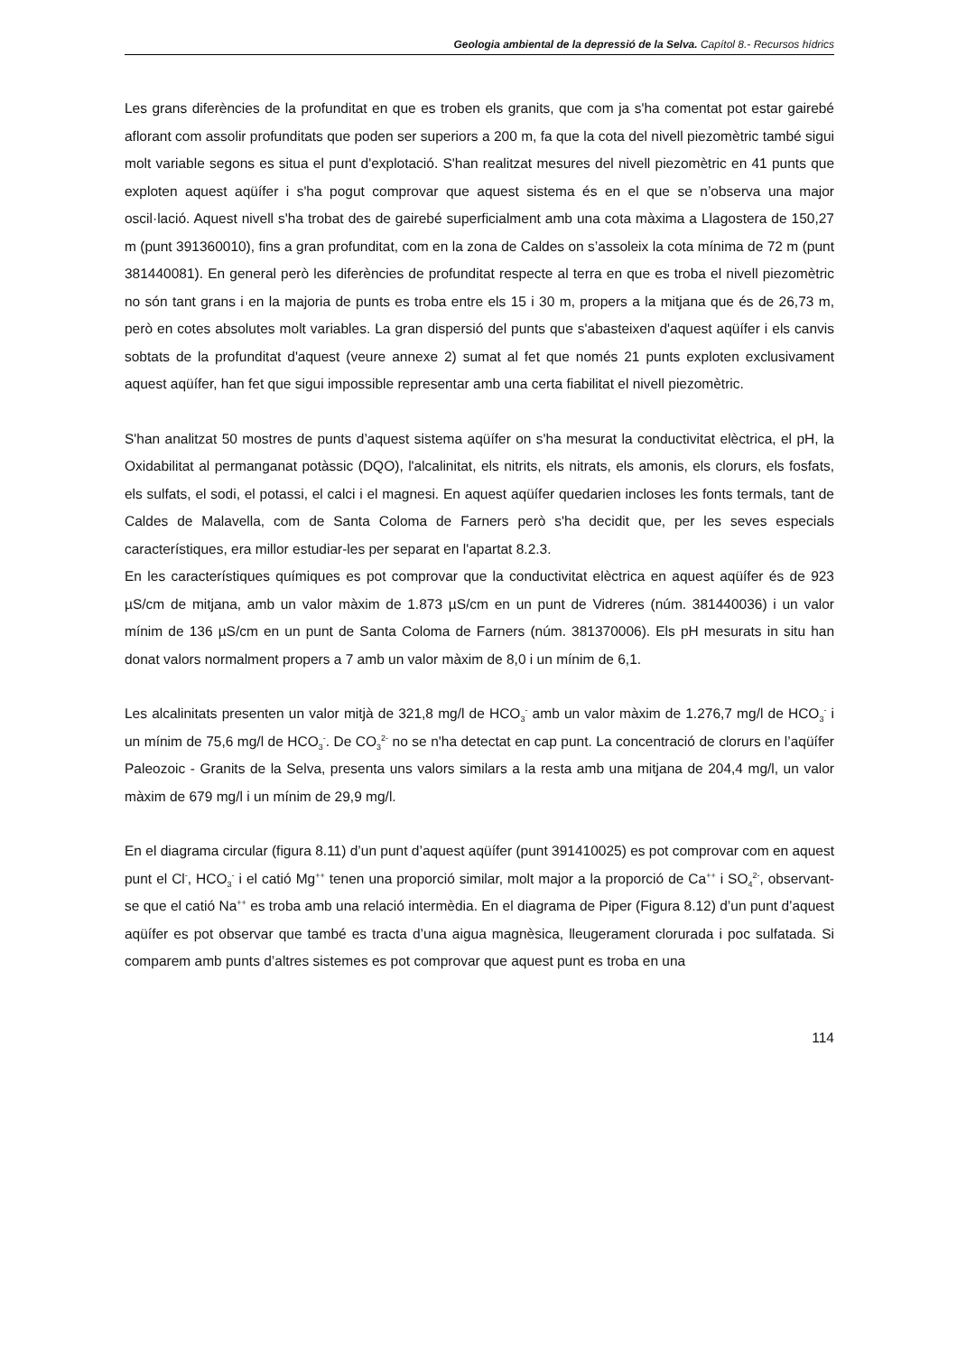Geologia ambiental de la depressió de la Selva. Capítol 8.- Recursos hídrics
Les grans diferències de la profunditat en que es troben els granits, que com ja s'ha comentat pot estar gairebé aflorant com assolir profunditats que poden ser superiors a 200 m, fa que la cota del nivell piezomètric també sigui molt variable segons es situa el punt d'explotació. S'han realitzat mesures del nivell piezomètric en 41 punts que exploten aquest aqüífer i s'ha pogut comprovar que aquest sistema és en el que se n’observa una major oscil·lació. Aquest nivell s'ha trobat des de gairebé superficialment amb una cota màxima a Llagostera de 150,27 m (punt 391360010), fins a gran profunditat, com en la zona de Caldes on s’assoleix la cota mínima de 72 m (punt 381440081). En general però les diferències de profunditat respecte al terra en que es troba el nivell piezomètric no són tant grans i en la majoria de punts es troba entre els 15 i 30 m, propers a la mitjana que és de 26,73 m, però en cotes absolutes molt variables. La gran dispersió del punts que s'abasteixen d'aquest aqüífer i els canvis sobtats de la profunditat d'aquest (veure annexe 2) sumat al fet que només 21 punts exploten exclusivament aquest aqüífer, han fet que sigui impossible representar amb una certa fiabilitat el nivell piezomètric.
S'han analitzat 50 mostres de punts d’aquest sistema aqüífer on s'ha mesurat la conductivitat elèctrica, el pH, la Oxidabilitat al permanganat potàssic (DQO), l'alcalinitat, els nitrits, els nitrats, els amonis, els clorurs, els fosfats, els sulfats, el sodi, el potassi, el calci i el magnesi. En aquest aqüífer quedarien incloses les fonts termals, tant de Caldes de Malavella, com de Santa Coloma de Farners però s'ha decidit que, per les seves especials característiques, era millor estudiar-les per separat en l'apartat 8.2.3.
En les característiques químiques es pot comprovar que la conductivitat elèctrica en aquest aqüífer és de 923 µS/cm de mitjana, amb un valor màxim de 1.873 µS/cm en un punt de Vidreres (núm. 381440036) i un valor mínim de 136 µS/cm en un punt de Santa Coloma de Farners (núm. 381370006). Els pH mesurats in situ han donat valors normalment propers a 7 amb un valor màxim de 8,0 i un mínim de 6,1.
Les alcalinitats presenten un valor mitjà de 321,8 mg/l de HCO<sub>3</sub><sup>-</sup> amb un valor màxim de 1.276,7 mg/l de HCO<sub>3</sub><sup>-</sup> i un mínim de 75,6 mg/l de HCO<sub>3</sub><sup>-</sup>. De CO<sub>3</sub><sup>2-</sup> no se n'ha detectat en cap punt. La concentració de clorurs en l’aqüífer Paleozoic - Granits de la Selva, presenta uns valors similars a la resta amb una mitjana de 204,4 mg/l, un valor màxim de 679 mg/l i un mínim de 29,9 mg/l.
En el diagrama circular (figura 8.11) d’un punt d’aquest aqüífer (punt 391410025) es pot comprovar com en aquest punt el Cl<sup>-</sup>, HCO<sub>3</sub><sup>-</sup> i el catió Mg<sup>++</sup> tenen una proporció similar, molt major a la proporció de Ca<sup>++</sup> i SO<sub>4</sub><sup>2-</sup>, observant-se que el catió Na<sup>++</sup> es troba amb una relació intermèdia. En el diagrama de Piper (Figura 8.12) d’un punt d’aquest aqüífer es pot observar que també es tracta d’una aigua magnèsica, lleugerament clorurada i poc sulfatada. Si comparem amb punts d’altres sistemes es pot comprovar que aquest punt es troba en una
114